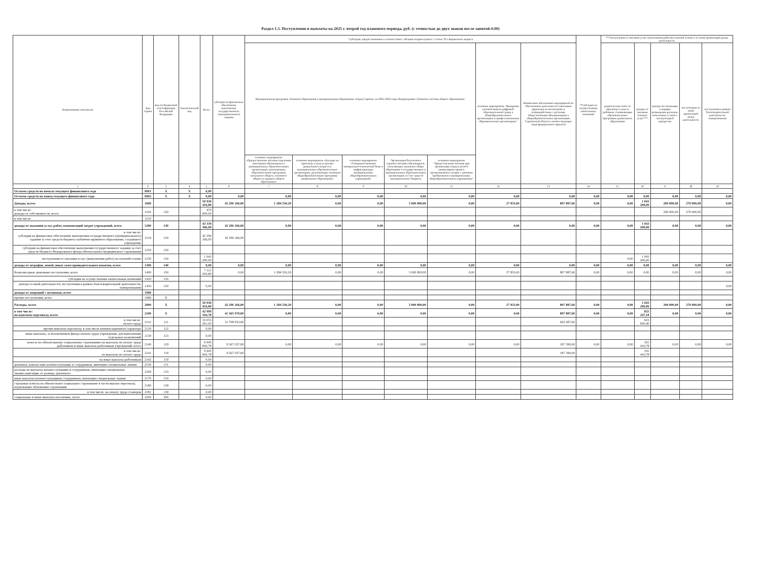Раздел 1.3. Поступления и выплаты на 2025 г. второй год планового периода, руб. (с точностью до двух знаков после запятой-0,00)
| Наименование показателя | Код строки | Код по бюджетной классификации Российской Федерации | Аналитический код | Всего | субсидии на финансовое обеспечение выполнения государственного (муниципального) задания | *субсидии, предоставляемые в соответствии с абзацем вторым пункта 1 статьи 78.1 Бюджетного кодекса | | | | | | | **субсидии на осуществление капитальных вложений | ***поступления от оказания услуг (выполнения работ)на платной основе и от иной приносящей доход деятельности | | | | |
| --- | --- | --- | --- | --- | --- | --- | --- | --- | --- | --- | --- | --- | --- | --- | --- | --- | --- | --- |
| | | | | | | Муниципальная программа «Развитие образования в муниципальном образовании «Город Саратов» на 2021-2023 годы Подпрограмма «Развитие системы общего образования» | | | | | основное мероприятие "Внедрение целевой модели цифровой образовательной среды в общеобразовательных организациях и профессиональных образовательных организациях" | Финансовое обеспечение мероприятий по обеспечению деятельности советников директора по воспитанию и взаимодействию с детскими общественными объединениями в общеобразовательных организациях Саратовской области соответствующих задач федерального проекта) | | родительская плата за присмотр и уход за ребенком, осваивающим образовательные программы дошкольного образования | доходы от оказания платных услуг*** | доходы поступающие в порядке возмещения расходов, понесенных в связи с эксплуатацией имущества | поступления от иной приносящей доход деятельности | поступления в рамках благотворительной деятельности, пожертвования |
| | | | | | | основное мероприятие «Предоставление питания отдельным категориям обучающихся в муниципальных образовательных организациях, реализующих образовательные программы начального общего, основного общего и среднего общего образования» | основное мероприятие «Расходы на присмотр и уход за детьми дошкольного возраста в муниципальных образовательных организациях, реализующих основную общеобразовательную программу дошкольного образования» | основное мероприятие «Совершенствование материально-технической базы и инфраструктуры муниципальных общеобразовательных учреждений» | Организация бесплатного горячего питания обучающихся, получающих начальное общее образование в государственных и муниципальных образовательных организациях за счет средств муниципального бюджета | основное мероприятие "Предоставление питания при организации отдыха детей в каникулярное время в организованных лагерях с дневным пребыванием в муниципальных общеобразовательных учреждениях" | | | | | | | | |
| 1 | 2 | 3 | 4 | 5 | 6 | 7 | 8 | 9 | 10 | 11 | 12 | 13 | 14 | 15 | 16 | 17 | 18 | 19 |
| Остаток средств на начало текущего финансового года | 0001 | X | X | 0,00 | | | | | | | | | | | | | | |
| Остаток средств на конец текущего финансового года | 0002 | X | X | 0,00 | 0,00 | 0,00 | 0,00 | 0,00 | 0,00 | 0,00 | 0,00 | 0,00 | 0,00 | 0,00 | 0,00 | 0,00 | 0,00 | 0,00 |
| Доходы, всего: | 1000 | | | 50 930 416,80 | 42 296 166,00 | 1 284 530,20 | 0,00 | 0,00 | 5 000 800,00 | 0,00 | 27 833,00 | 807 887,60 | 0,00 | 0,00 | 1 043 200,00 | 200 000,00 | 270 000,00 | 0,00 |
| в том числе: доходы от собственности, всего | 1100 | 120 | | 470 000,00 | | | | | | | | | | | | 200 000,00 | 270 000,00 | |
| в том числе: | 1110 | | | | | | | | | | | | | | | | | |
| доходы от оказания услуг, работ, компенсаций затрат учреждений, всего | 1200 | 130 | | 43 339 366,00 | 42 296 166,00 | 0,00 | 0,00 | 0,00 | 0,00 | 0,00 | 0,00 | 0,00 | 0,00 | 0,00 | 1 043 200,00 | 0,00 | 0,00 | 0,00 |
| в том числе: субсидии на финансовое обеспечение выполнения государственного (муниципального) задания за счет средств бюджета публично-правового образования, создавшего учреждение | 1210 | 130 | | 42 296 166,00 | 42 296 166,00 | | | | | | | | | | | | | |
| субсидии на финансовое обеспечение выполнения государственного задания за счет средств бюджета Федерального фонда обязательного медицинского страхования | 1220 | 130 | | | | | | | | | | | | | | | | |
| поступления от оказания услуг (выполнения работ) на платной основе | 1230 | 130 | | 1 043 200,00 | | | | | | | | | | 0,00 | 1 043 200,00 | | | |
| доходы от штрафов, пеней, иных сумм принудительного изъятия, всего | 1300 | 140 | | 0,00 | 0,00 | 0,00 | 0,00 | 0,00 | 0,00 | 0,00 | 0,00 | 0,00 | 0,00 | 0,00 | 0,00 | 0,00 | 0,00 | 0,00 |
| безвозмездные денежные поступления, всего | 1400 | 150 | | 7 121 050,80 | 0,00 | 1 284 530,20 | 0,00 | 0,00 | 5 000 800,00 | 0,00 | 27 833,00 | 807 887,60 | 0,00 | 0,00 | 0,00 | 0,00 | 0,00 | 0,00 |
| субсидии на осуществление капитальных вложений | 1420 | 150 | | | | | | | | | | | | | | | | |
| доходы от иной деятельности, поступления в рамках благотворительной деятельности, пожертвования | 1430 | 150 | | 0,00 | | | | | | | | | | | | | | 0,00 |
| доходы от операций с активами, всего | 1900 | | | | | | | | | | | | | | | | | |
| прочие поступления, всего | 1980 | X | | | | | | | | | | | | | | | | |
| Расходы, всего | 2000 | X | | 50 930 416,80 | 42 296 166,00 | 1 284 530,20 | 0,00 | 0,00 | 5 000 800,00 | 0,00 | 27 833,00 | 807 887,60 | 0,00 | 0,00 | 1 043 200,00 | 200 000,00 | 270 000,00 | 0,00 |
| в том числе: на выплаты персоналу, всего | 2100 | X | | 42 999 104,78 | 41 365 970,00 | 0,00 | 0,00 | 0,00 | 0,00 | 0,00 | 0,00 | 807 887,60 | 0,00 | 0,00 | 825 247,18 | 0,00 | 0,00 | 0,00 |
| в том числе: оплата труда | 2110 | 111 | | 33 053 261,00 | 31 798 933,00 | | | | | | | 620 497,60 | | | 633 830,40 | | | |
| прочие выплаты персоналу, в том числе компенсационного характера | 2120 | 112 | | 0,00 | | | | | | | | | | | | | | |
| иные выплаты, за исключением фонда оплаты труда учреждения, для выполнения отдельных полномочий | 2130 | 113 | | 0,00 | | | | | | | | | | | | | | |
| взносы по обязательному социальному страхованию на выплаты по оплате труда работников и иные выплаты работникам учреждений, всего | 2140 | 119 | | 9 945 843,78 | 9 567 037,00 | 0,00 | 0,00 | 0,00 | 0,00 | 0,00 | 0,00 | 187 390,00 | 0,00 | 0,00 | 191 416,78 | 0,00 | 0,00 | 0,00 |
| в том числе: на выплаты по оплате труда | 2141 | 119 | | 9 945 843,78 | 9 567 037,00 | | | | | | | 187 390,00 | | | 191 416,78 | | | |
| на иные выплаты работникам | 2142 | 119 | | 0,00 | | | | | | | | | | | | | | |
| денежное довольствие военнослужащих и сотрудников, имеющих специальные звания | 2150 | 131 | | 0,00 | | | | | | | | | | | | | | |
| расходы на выплаты военнослужащим и сотрудникам, имеющим специальные звания,зависящие от размера денежного | 2160 | 133 | | 0,00 | | | | | | | | | | | | | | |
| иные выплаты военнослужащими сотрудникам, имеющим специальные звания | 2170 | 134 | | 0,00 | | | | | | | | | | | | | | |
| страховые взносы на обязательное социальное страхование в части выплат персоналу, подлежащих обложению страховыми | 2180 | 139 | | 0,00 | | | | | | | | | | | | | | |
| в том числе: на оплату труда стажеров | 2181 | 139 | | 0,00 | | | | | | | | | | | | | | |
| социальные и иные выплаты населению, всего | 2200 | 300 | | 0,00 | | | | | | | | | | | | | | |